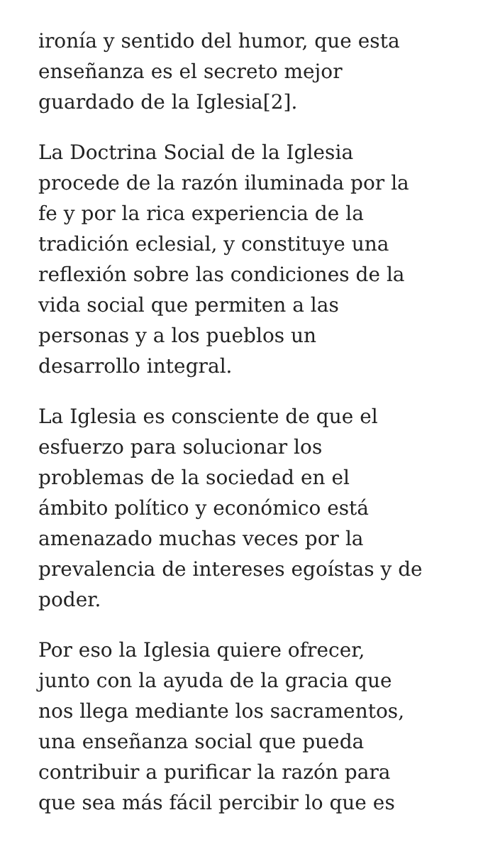ironía y sentido del humor, que esta
enseñanza es el secreto mejor
guardado de la Iglesia[2].
La Doctrina Social de la Iglesia
procede de la razón iluminada por la
fe y por la rica experiencia de la
tradición eclesial, y constituye una
reflexión sobre las condiciones de la
vida social que permiten a las
personas y a los pueblos un
desarrollo integral.
La Iglesia es consciente de que el
esfuerzo para solucionar los
problemas de la sociedad en el
ámbito político y económico está
amenazado muchas veces por la
prevalencia de intereses egoístas y de
poder.
Por eso la Iglesia quiere ofrecer,
junto con la ayuda de la gracia que
nos llega mediante los sacramentos,
una enseñanza social que pueda
contribuir a purificar la razón para
que sea más fácil percibir lo que es